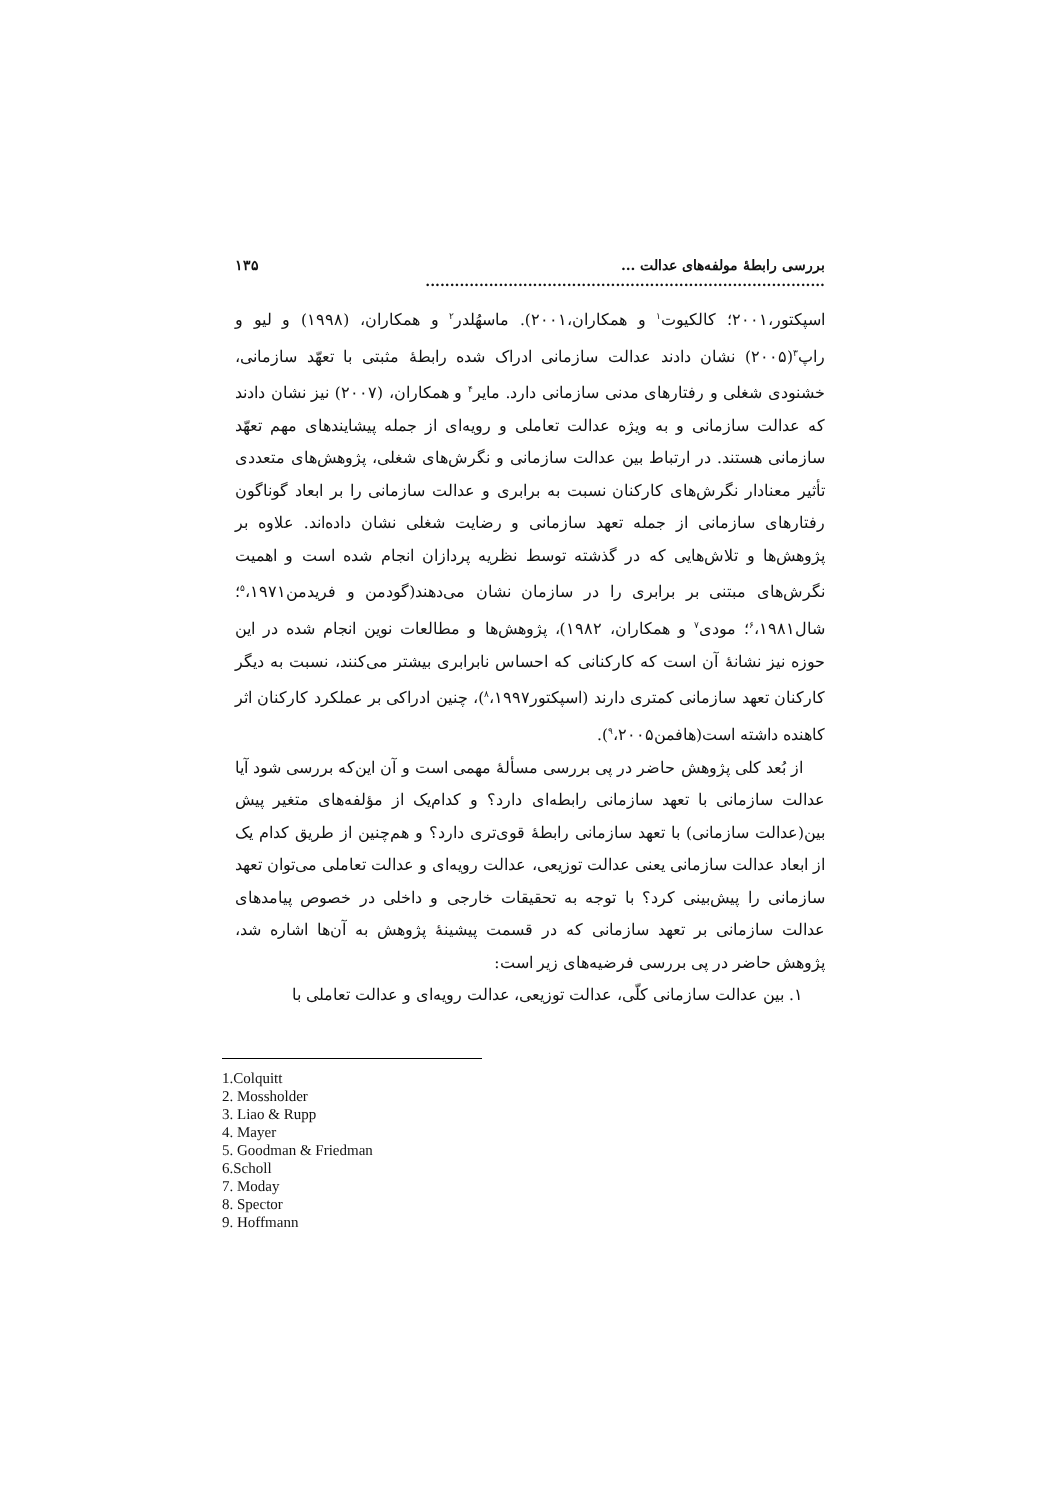بررسی رابطهٔ مولفه‌های عدالت ... .................................................................................. ۱۳۵
اسپکتور،۲۰۰۱؛ کالکیوت<sup>۱</sup> و همکاران،۲۰۰۱). ماسهُلدر<sup>۲</sup> و همکاران، (۱۹۹۸) و لیو و راپ<sup>۳</sup>(۲۰۰۵) نشان دادند عدالت سازمانی ادراک شده رابطهٔ مثبتی با تعهّد سازمانی، خشنودی شغلی و رفتارهای مدنی سازمانی دارد. مایر<sup>۴</sup> و همکاران، (۲۰۰۷) نیز نشان دادند که عدالت سازمانی و به ویژه عدالت تعاملی و رویه‌ای از جمله پیشایندهای مهم تعهّد سازمانی هستند. در ارتباط بین عدالت سازمانی و نگرش‌های شغلی، پژوهش‌های متعددی تأثیر معنادار نگرش‌های کارکنان نسبت به برابری و عدالت سازمانی را بر ابعاد گوناگون رفتارهای سازمانی از جمله تعهد سازمانی و رضایت شغلی نشان داده‌اند. علاوه بر پژوهش‌ها و تلاش‌هایی که در گذشته توسط نظریه پردازان انجام شده است و اهمیت نگرش‌های مبتنی بر برابری را در سازمان نشان می‌دهند(گودمن و فریدمن<sup>۵</sup>،۱۹۷۱؛ شال<sup>۶</sup>،۱۹۸۱؛ مودی<sup>۷</sup> و همکاران، ۱۹۸۲)، پژوهش‌ها و مطالعات نوین انجام شده در این حوزه نیز نشانهٔ آن است که کارکنانی که احساس نابرابری بیشتر می‌کنند، نسبت به دیگر کارکنان تعهد سازمانی کمتری دارند (اسپکتور<sup>۸</sup>،۱۹۹۷)، چنین ادراکی بر عملکرد کارکنان اثر کاهنده داشته است(هافمن<sup>۹</sup>،۲۰۰۵).
از بُعد کلی پژوهش حاضر در پی بررسی مسألهٔ مهمی است و آن این‌که بررسی شود آیا عدالت سازمانی با تعهد سازمانی رابطه‌ای دارد؟ و کدام‌یک از مؤلفه‌های متغیر پیش بین(عدالت سازمانی) با تعهد سازمانی رابطهٔ قوی‌تری دارد؟ و هم‌چنین از طریق کدام یک از ابعاد عدالت سازمانی یعنی عدالت توزیعی، عدالت رویه‌ای و عدالت تعاملی می‌توان تعهد سازمانی را پیش‌بینی کرد؟ با توجه به تحقیقات خارجی و داخلی در خصوص پیامدهای عدالت سازمانی بر تعهد سازمانی که در قسمت پیشینهٔ پژوهش به آن‌ها اشاره شد، پژوهش حاضر در پی بررسی فرضیه‌های زیر است:
۱. بین عدالت سازمانی کلّی، عدالت توزیعی، عدالت رویه‌ای و عدالت تعاملی با
1.Colquitt
2. Mossholder
3. Liao & Rupp
4. Mayer
5. Goodman & Friedman
6.Scholl
7. Moday
8. Spector
9. Hoffmann